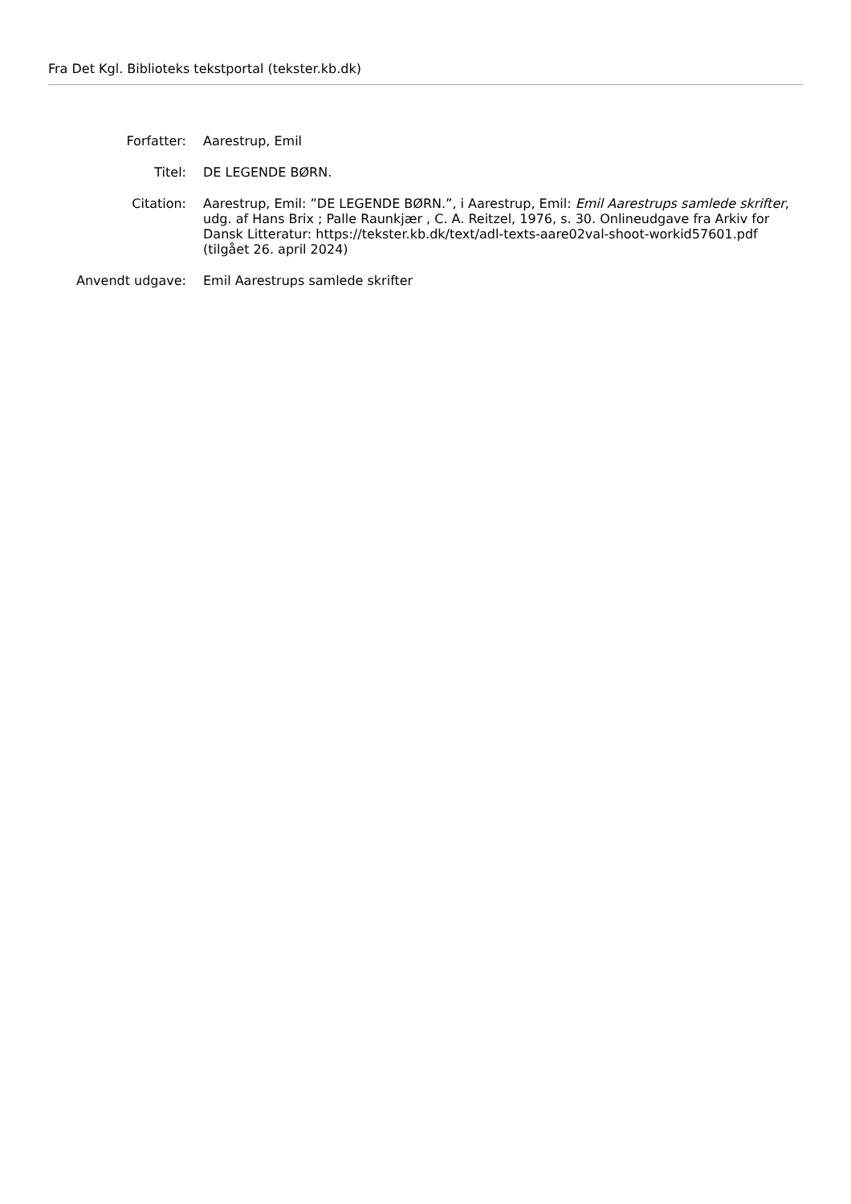Fra Det Kgl. Biblioteks tekstportal (tekster.kb.dk)
| Forfatter: | Aarestrup, Emil |
| Titel: | DE LEGENDE BØRN. |
| Citation: | Aarestrup, Emil: ”DE LEGENDE BØRN.”, i Aarestrup, Emil: Emil Aarestrups samlede skrifter , udg. af Hans Brix ; Palle Raunkjær , C. A. Reitzel, 1976, s. 30. Onlineudgave fra Arkiv for Dansk Litteratur: https://tekster.kb.dk/text/adl-texts-aare02val-shoot-workid57601.pdf (tilgået 26. april 2024) |
| Anvendt udgave: | Emil Aarestrups samlede skrifter |